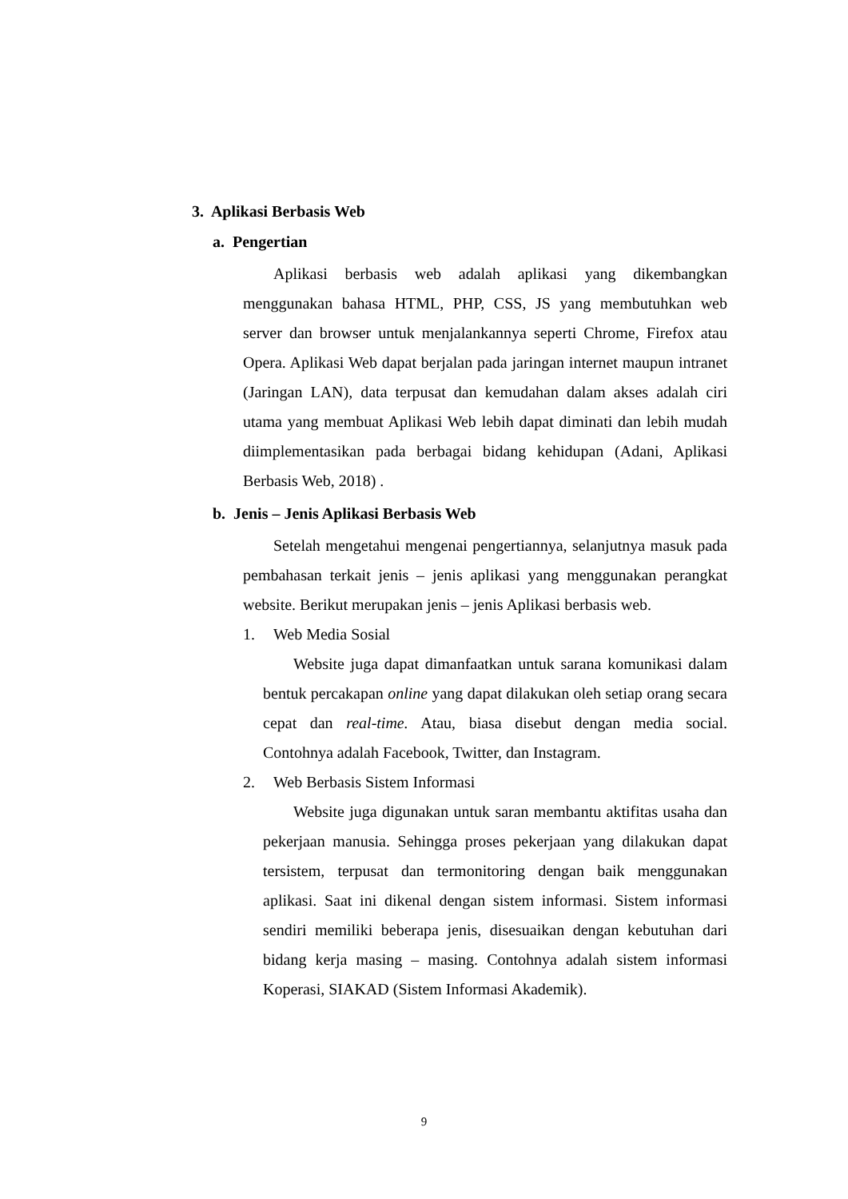3. Aplikasi Berbasis Web
a. Pengertian
Aplikasi berbasis web adalah aplikasi yang dikembangkan menggunakan bahasa HTML, PHP, CSS, JS yang membutuhkan web server dan browser untuk menjalankannya seperti Chrome, Firefox atau Opera. Aplikasi Web dapat berjalan pada jaringan internet maupun intranet (Jaringan LAN), data terpusat dan kemudahan dalam akses adalah ciri utama yang membuat Aplikasi Web lebih dapat diminati dan lebih mudah diimplementasikan pada berbagai bidang kehidupan (Adani, Aplikasi Berbasis Web, 2018) .
b. Jenis – Jenis Aplikasi Berbasis Web
Setelah mengetahui mengenai pengertiannya, selanjutnya masuk pada pembahasan terkait jenis – jenis aplikasi yang menggunakan perangkat website. Berikut merupakan jenis – jenis Aplikasi berbasis web.
1. Web Media Sosial
Website juga dapat dimanfaatkan untuk sarana komunikasi dalam bentuk percakapan online yang dapat dilakukan oleh setiap orang secara cepat dan real-time. Atau, biasa disebut dengan media social. Contohnya adalah Facebook, Twitter, dan Instagram.
2. Web Berbasis Sistem Informasi
Website juga digunakan untuk saran membantu aktifitas usaha dan pekerjaan manusia. Sehingga proses pekerjaan yang dilakukan dapat tersistem, terpusat dan termonitoring dengan baik menggunakan aplikasi. Saat ini dikenal dengan sistem informasi. Sistem informasi sendiri memiliki beberapa jenis, disesuaikan dengan kebutuhan dari bidang kerja masing – masing. Contohnya adalah sistem informasi Koperasi, SIAKAD (Sistem Informasi Akademik).
9